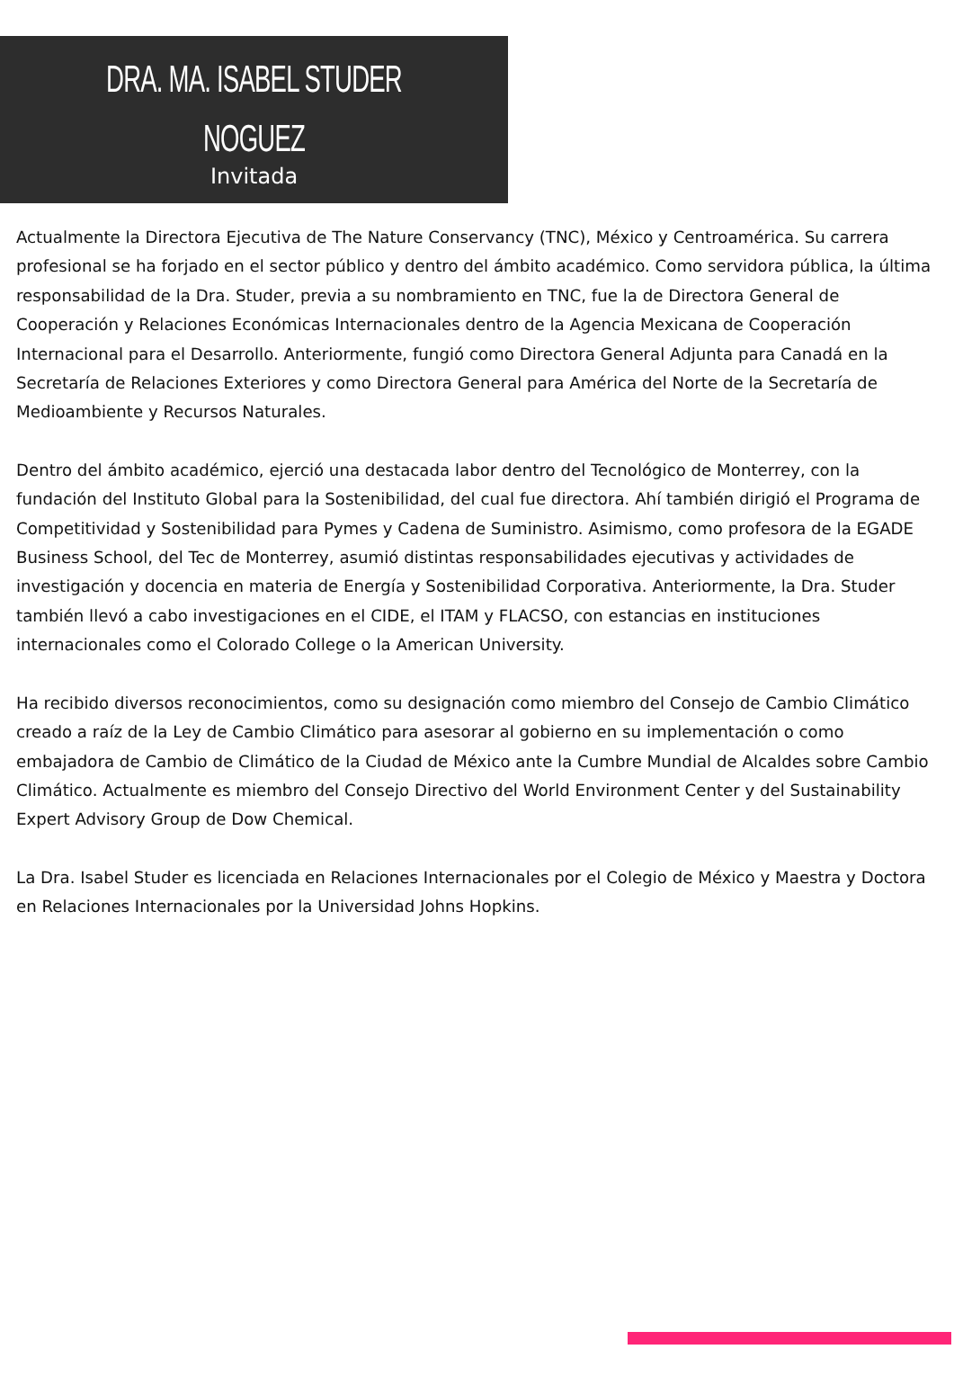DRA. MA. ISABEL STUDER
NOGUEZ
Invitada
Actualmente la Directora Ejecutiva de The Nature Conservancy (TNC), México y Centroamérica. Su carrera profesional se ha forjado en el sector público y dentro del ámbito académico. Como servidora pública, la última responsabilidad de la Dra. Studer, previa a su nombramiento en TNC, fue la de Directora General de Cooperación y Relaciones Económicas Internacionales dentro de la Agencia Mexicana de Cooperación Internacional para el Desarrollo. Anteriormente, fungió como Directora General Adjunta para Canadá en la Secretaría de Relaciones Exteriores y como Directora General para América del Norte de la Secretaría de Medioambiente y Recursos Naturales.
Dentro del ámbito académico, ejerció una destacada labor dentro del Tecnológico de Monterrey, con la fundación del Instituto Global para la Sostenibilidad, del cual fue directora. Ahí también dirigió el Programa de Competitividad y Sostenibilidad para Pymes y Cadena de Suministro. Asimismo, como profesora de la EGADE Business School, del Tec de Monterrey, asumió distintas responsabilidades ejecutivas y actividades de investigación y docencia en materia de Energía y Sostenibilidad Corporativa. Anteriormente, la Dra. Studer también llevó a cabo investigaciones en el CIDE, el ITAM y FLACSO, con estancias en instituciones internacionales como el Colorado College o la American University.
Ha recibido diversos reconocimientos, como su designación como miembro del Consejo de Cambio Climático creado a raíz de la Ley de Cambio Climático para asesorar al gobierno en su implementación o como embajadora de Cambio de Climático de la Ciudad de México ante la Cumbre Mundial de Alcaldes sobre Cambio Climático. Actualmente es miembro del Consejo Directivo del World Environment Center y del Sustainability Expert Advisory Group de Dow Chemical.
La Dra. Isabel Studer es licenciada en Relaciones Internacionales por el Colegio de México y Maestra y Doctora en Relaciones Internacionales por la Universidad Johns Hopkins.